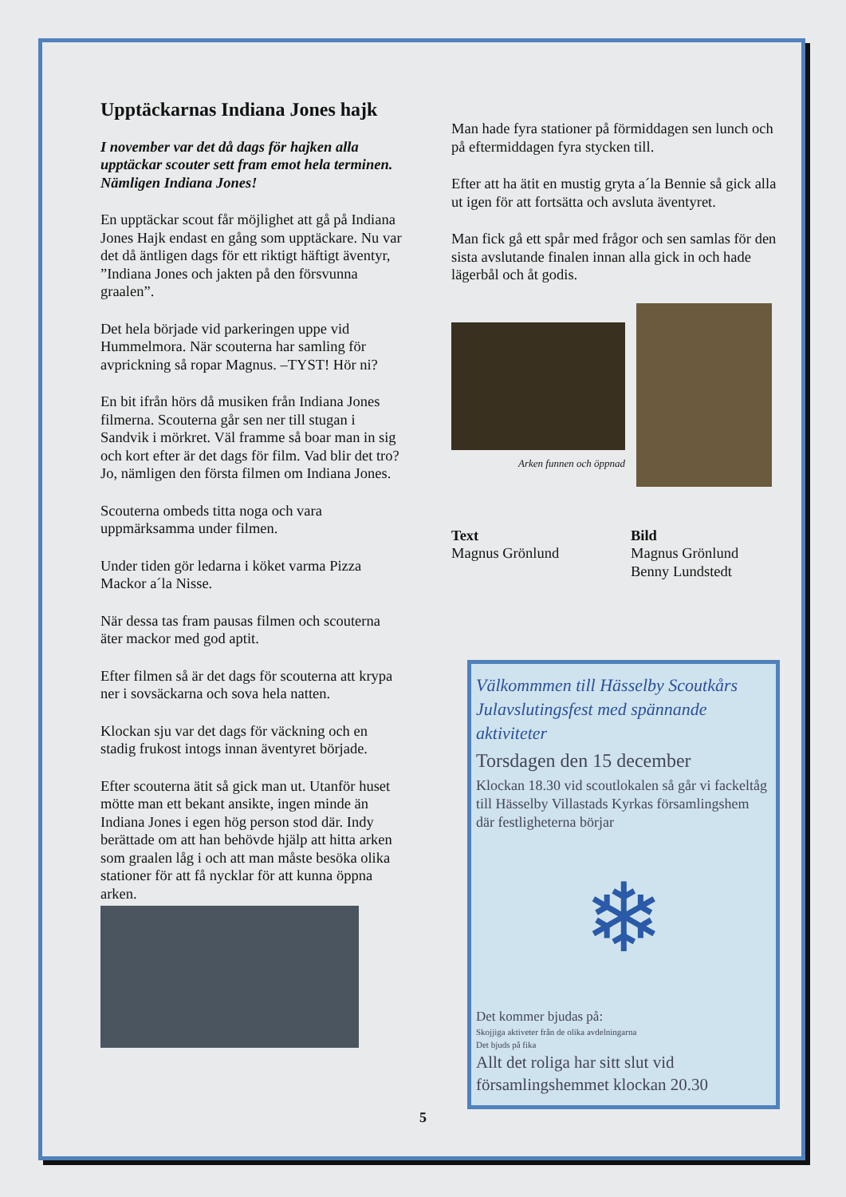Upptäckarnas Indiana Jones hajk
I november var det då dags för hajken alla upptäckar scouter sett fram emot hela terminen. Nämligen Indiana Jones!
En upptäckar scout får möjlighet att gå på Indiana Jones Hajk endast en gång som upptäckare. Nu var det då äntligen dags för ett riktigt häftigt äventyr, ”Indiana Jones och jakten på den försvunna graalen”.
Det hela började vid parkeringen uppe vid Hummelmora. När scouterna har samling för avprickning så ropar Magnus. –TYST! Hör ni?
En bit ifrån hörs då musiken från Indiana Jones filmerna. Scouterna går sen ner till stugan i Sandvik i mörkret. Väl framme så boar man in sig och kort efter är det dags för film. Vad blir det tro? Jo, nämligen den första filmen om Indiana Jones.
Scouterna ombeds titta noga och vara uppmärksamma under filmen.
Under tiden gör ledarna i köket varma Pizza Mackor a´la Nisse.
När dessa tas fram pausas filmen och scouterna äter mackor med god aptit.
Efter filmen så är det dags för scouterna att krypa ner i sovsäckarna och sova hela natten.
Klockan sju var det dags för väckning och en stadig frukost intogs innan äventyret började.
Efter scouterna ätit så gick man ut. Utanför huset mötte man ett bekant ansikte, ingen minde än Indiana Jones i egen hög person stod där. Indy berättade om att han behövde hjälp att hitta arken som graalen låg i och att man måste besöka olika stationer för att få nycklar för att kunna öppna arken.
Man hade fyra stationer på förmiddagen sen lunch och på eftermiddagen fyra stycken till.
Efter att ha ätit en mustig gryta a´la Bennie så gick alla ut igen för att fortsätta och avsluta äventyret.
Man fick gå ett spår med frågor och sen samlas för den sista avslutande finalen innan alla gick in och hade lägerbål och åt godis.
Arken funnen och öppnad
Text
Magnus Grönlund
Bild
Magnus Grönlund
Benny Lundstedt
Välkommmen till Hässelby Scoutkårs
Julavslutingsfest med spännande aktiviteter
Torsdagen den 15 december
Klockan 18.30 vid scoutlokalen så går vi fackeltåg till Hässelby Villastads Kyrkas församlingshem där festligheterna börjar
❄
Det kommer bjudas på:
Skojjiga aktiveter från de olika avdelningarna
Det bjuds på fika
Allt det roliga har sitt slut vid församlingshemmet klockan 20.30
5